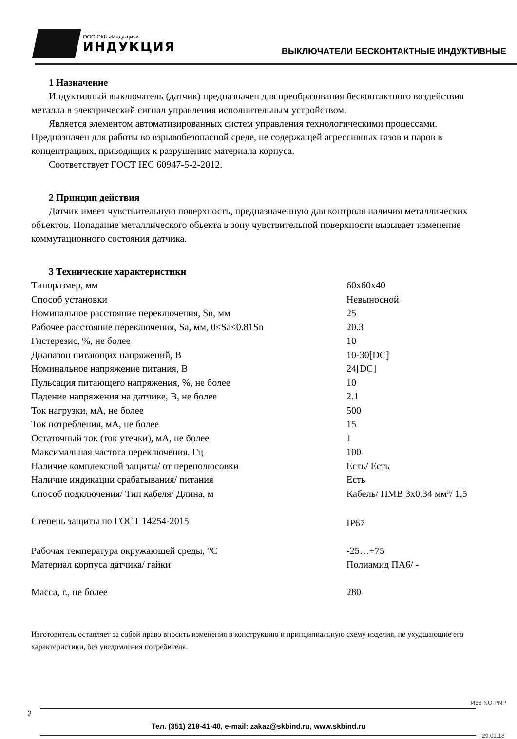ООО СКБ «Индукция»
ИНДУКЦИЯ
ВЫКЛЮЧАТЕЛИ БЕСКОНТАКТНЫЕ ИНДУКТИВНЫЕ
1 Назначение
Индуктивный выключатель (датчик) предназначен для преобразования бесконтактного воздействия металла в электрический сигнал управления исполнительным устройством.
Является элементом автоматизированных систем управления технологическими процессами. Предназначен для работы во взрывобезопасной среде, не содержащей агрессивных газов и паров в концентрациях, приводящих к разрушению материала корпуса.
Соответствует ГОСТ IEC 60947-5-2-2012.
2 Принцип действия
Датчик имеет чувствительную поверхность, предназначенную для контроля наличия металлических объектов. Попадание металлического обьекта в зону чувствительной поверхности вызывает изменение коммутационного состояния датчика.
3 Технические характеристики
| Типоразмер, мм | 60x60x40 |
| Способ установки | Невыносной |
| Номинальное расстояние переключения, Sn, мм | 25 |
| Рабочее расстояние переключения, Sa, мм, 0≤Sa≤0.81Sn | 20.3 |
| Гистерезис, %, не более | 10 |
| Диапазон питающих напряжений, В | 10-30[DC] |
| Номинальное напряжение питания, В | 24[DC] |
| Пульсация питающего напряжения, %, не более | 10 |
| Падение напряжения на датчике, В, не более | 2.1 |
| Ток нагрузки, мА, не более | 500 |
| Ток потребления, мА, не более | 15 |
| Остаточный ток (ток утечки), мА, не более | 1 |
| Максимальная частота переключения, Гц | 100 |
| Наличие комплексной защиты/ от переполюсовки | Есть/ Есть |
| Наличие индикации срабатывания/ питания | Есть |
| Способ подключения/ Тип кабеля/ Длина, м | Кабель/ ПМВ 3х0,34 мм²/ 1,5 |
| Степень защиты по ГОСТ 14254-2015 | IP67 |
| Рабочая температура окружающей среды, °С | -25…+75 |
| Материал корпуса датчика/ гайки | Полиамид ПА6/ - |
| Масса, г., не более | 280 |
Изготовитель оставляет за собой право вносить изменения в конструкцию и принципиальную схему изделия, не ухудшающие его характеристики, без уведомления потребителя.
И38-NO-PNP
2
Тел. (351) 218-41-40, e-mail: zakaz@skbind.ru, www.skbind.ru
29.01.18